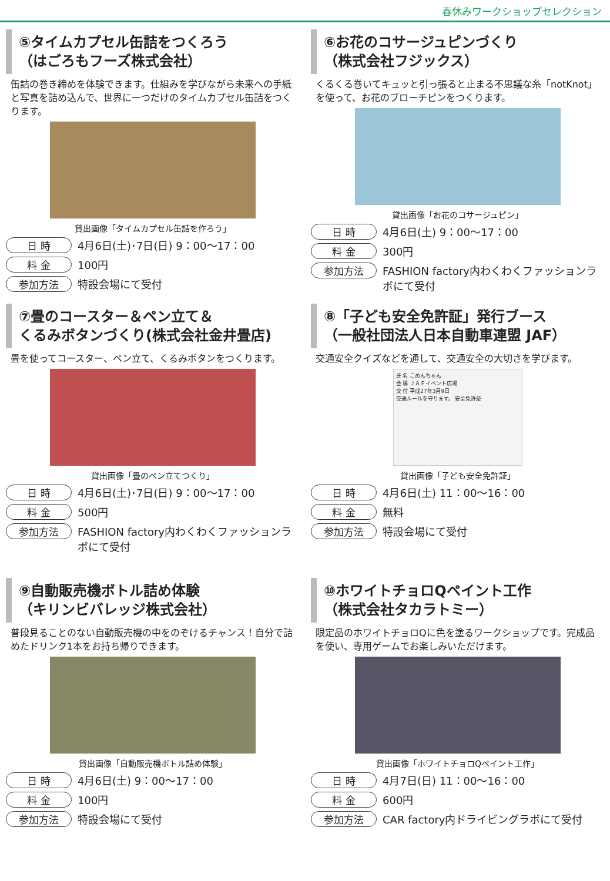春休みワークショップセレクション
⑤タイムカプセル缶詰をつくろう
（はごろもフーズ株式会社）
缶詰の巻き締めを体験できます。仕組みを学びながら未来への手紙と写真を詰め込んで、世界に一つだけのタイムカプセル缶詰をつくります。
貸出画像「タイムカプセル缶詰を作ろう」
日 時 4月6日(土)･7日(日) 9：00～17：00
料 金 100円
参加方法 特設会場にて受付
⑥お花のコサージュピンづくり
（株式会社フジックス）
くるくる巻いてキュッと引っ張ると止まる不思議な糸「notKnot」を使って、お花のブローチピンをつくります。
貸出画像「お花のコサージュピン」
日 時 4月6日(土) 9：00～17：00
料 金 300円
参加方法 FASHION factory内わくわくファッションラボにて受付
⑦畳のコースター＆ペン立て＆
くるみボタンづくり(株式会社金井畳店)
畳を使ってコースター、ペン立て、くるみボタンをつくります。
貸出画像「畳のペン立てつくり」
日 時 4月6日(土)･7日(日) 9：00～17：00
料 金 500円
参加方法 FASHION factory内わくわくファッションラボにて受付
⑧「子ども安全免許証」発行ブース
（一般社団法人日本自動車連盟 JAF）
交通安全クイズなどを通して、交通安全の大切さを学びます。
氏 名 こめんちゃん
会 場 ＪＡＦイベント広場
交 付 平成27年3月9日
交通ルールを守ります。 安全免許証
貸出画像「子ども安全免許証」
日 時 4月6日(土) 11：00～16：00
料 金 無料
参加方法 特設会場にて受付
⑨自動販売機ボトル詰め体験
（キリンビバレッジ株式会社）
普段見ることのない自動販売機の中をのぞけるチャンス！自分で詰めたドリンク1本をお持ち帰りできます。
貸出画像「自動販売機ボトル詰め体験」
日 時 4月6日(土) 9：00～17：00
料 金 100円
参加方法 特設会場にて受付
⑩ホワイトチョロQペイント工作
（株式会社タカラトミー）
限定品のホワイトチョロQに色を塗るワークショップです。完成品を使い、専用ゲームでお楽しみいただけます。
貸出画像「ホワイトチョロQペイント工作」
日 時 4月7日(日) 11：00～16：00
料 金 600円
参加方法 CAR factory内ドライビングラボにて受付